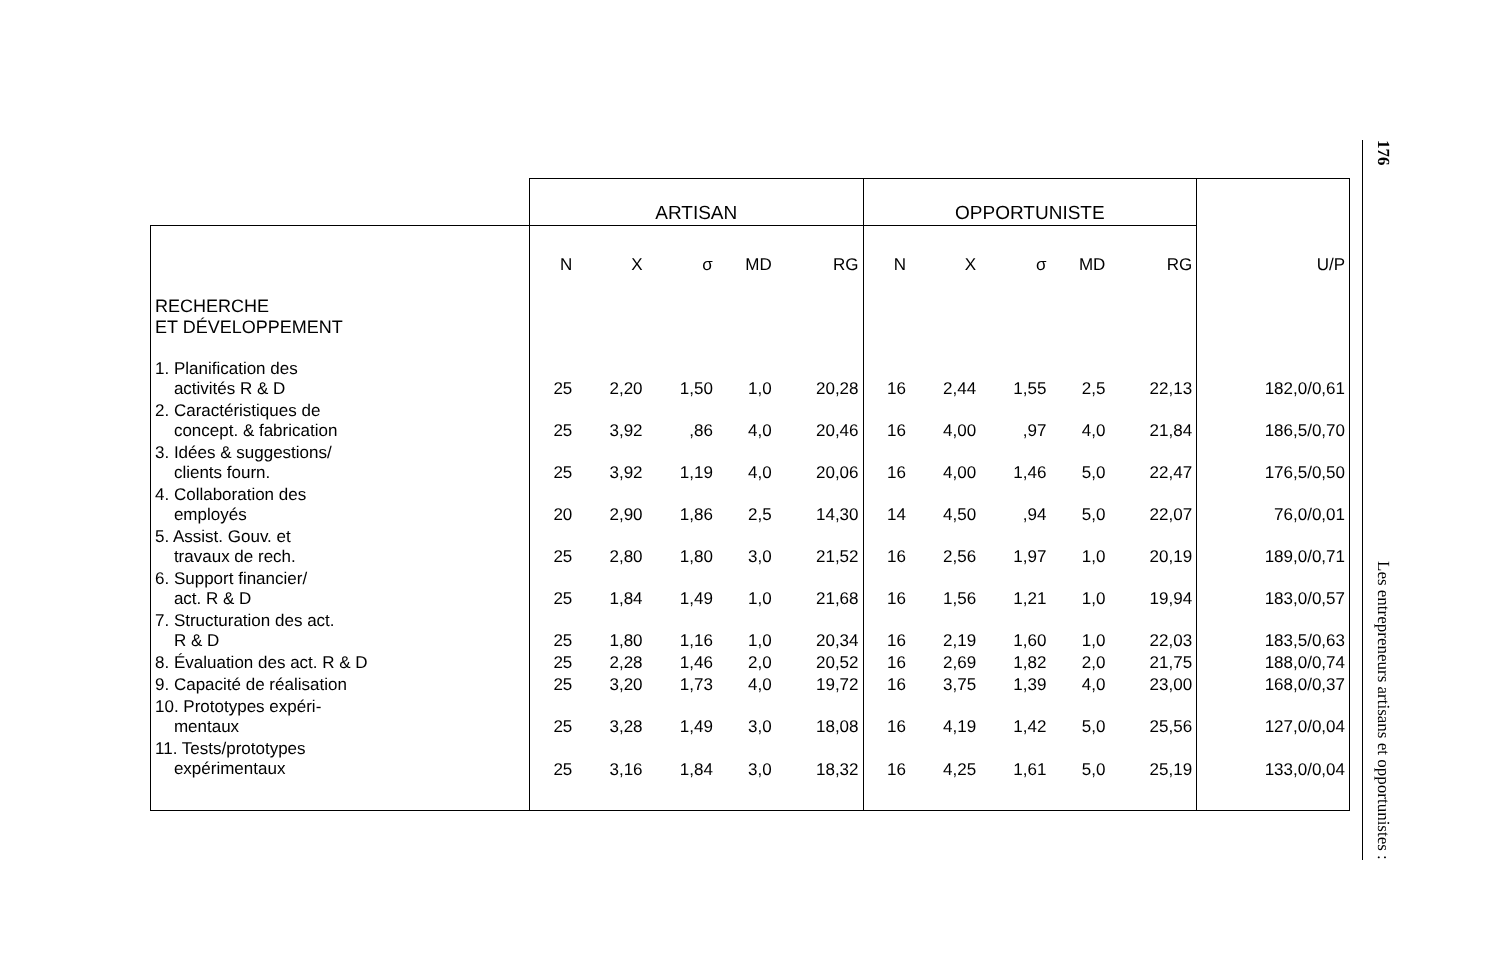| | ARTISAN | | | | | OPPORTUNISTE | | | | | |
| --- | --- | --- | --- | --- | --- | --- | --- | --- | --- | --- | --- |
| | N | X | σ | MD | RG | N | X | σ | MD | RG | U/P |
| RECHERCHE ET DÉVELOPPEMENT | | | | | | | | | | | |
| 1. Planification des activités R & D | 25 | 2,20 | 1,50 | 1,0 | 20,28 | 16 | 2,44 | 1,55 | 2,5 | 22,13 | 182,0/0,61 |
| 2. Caractéristiques de concept. & fabrication | 25 | 3,92 | ,86 | 4,0 | 20,46 | 16 | 4,00 | ,97 | 4,0 | 21,84 | 186,5/0,70 |
| 3. Idées & suggestions/ clients fourn. | 25 | 3,92 | 1,19 | 4,0 | 20,06 | 16 | 4,00 | 1,46 | 5,0 | 22,47 | 176,5/0,50 |
| 4. Collaboration des employés | 20 | 2,90 | 1,86 | 2,5 | 14,30 | 14 | 4,50 | ,94 | 5,0 | 22,07 | 76,0/0,01 |
| 5. Assist. Gouv. et travaux de rech. | 25 | 2,80 | 1,80 | 3,0 | 21,52 | 16 | 2,56 | 1,97 | 1,0 | 20,19 | 189,0/0,71 |
| 6. Support financier/ act. R & D | 25 | 1,84 | 1,49 | 1,0 | 21,68 | 16 | 1,56 | 1,21 | 1,0 | 19,94 | 183,0/0,57 |
| 7. Structuration des act. R & D | 25 | 1,80 | 1,16 | 1,0 | 20,34 | 16 | 2,19 | 1,60 | 1,0 | 22,03 | 183,5/0,63 |
| 8. Évaluation des act. R & D | 25 | 2,28 | 1,46 | 2,0 | 20,52 | 16 | 2,69 | 1,82 | 2,0 | 21,75 | 188,0/0,74 |
| 9. Capacité de réalisation | 25 | 3,20 | 1,73 | 4,0 | 19,72 | 16 | 3,75 | 1,39 | 4,0 | 23,00 | 168,0/0,37 |
| 10. Prototypes expéri- mentaux | 25 | 3,28 | 1,49 | 3,0 | 18,08 | 16 | 4,19 | 1,42 | 5,0 | 25,56 | 127,0/0,04 |
| 11. Tests/prototypes expérimentaux | 25 | 3,16 | 1,84 | 3,0 | 18,32 | 16 | 4,25 | 1,61 | 5,0 | 25,19 | 133,0/0,04 |
176 Les entrepreneurs artisans et opportunistes :